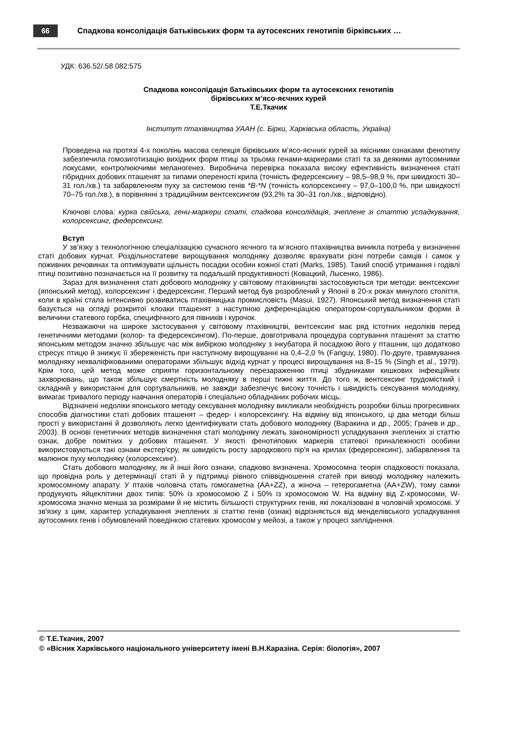66
Спадкова консолідація батьківських форм та аутосексних генотипів бірківських …
УДК: 636.52/.58.082:575
Спадкова консолідація батьківських форм та аутосексних генотипів
бірківських м’ясо-яєчних курей
Т.Е.Ткачик
Інститут птахівництва УААН (с. Бірки, Харківська область, Україна)
Проведена на протязі 4-х поколінь масова селекція бірківських м’ясо-яєчних курей за якісними ознаками фенотипу забезпечила гомозиготизацію вихідних форм птиці за трьома генами-маркерами статі та за деякими аутосомними локусами, контролюючими меланогенез. Виробнича перевірка показала високу ефективність визначення статі гібридних добових пташенят за типами опереності крила (точність федерсексингу – 98,5–98,9 %, при швидкості 30–31 гол./хв.) та забарвленням пуху за системою генів *B-*N (точність колорсексингу – 97,0–100,0 %, при швидкості 70–75 гол./хв.), в порівнянні з традиційним вентсексингом (93,2% та 30–31 гол./хв., відповідно).
Ключові слова: курка свійська, гени-маркери статі, спадкова консолідація, зчеплене зі статтю успадкування, колорсексинг, федерсексинг.
Вступ
У зв’язку з технологічною спеціалізацією сучасного яєчного та м’ясного птахівництва виникла потреба у визначенні статі добових курчат. Роздільностатеве вирощування молодняку дозволяє врахувати різні потреби самців і самок у поживних речовинах та оптимізувати щільність посадки особин кожної статі (Marks, 1985). Такий спосіб утримання і годівлі птиці позитивно позначається на її розвитку та подальшій продуктивності (Ковацкий, Лысенко, 1986).
Зараз для визначення статі добового молодняку у світовому птахівництві застосовуються три методи: вентсексинг (японський метод), колорсексинг і федерсексинг. Перший метод був розроблений у Японії в 20-х роках минулого століття, коли в країні стала інтенсивно розвиватись птахівницька промисловість (Masui, 1927). Японський метод визначення статі базується на огляді розкритої клоаки пташенят з наступною диференціацією оператором-сортувальником форми й величини статевого горбка, специфічного для півників і курочок.
Незважаючи на широке застосування у світовому птахівництві, вентсексинг має ряд істотних недоліків перед генетичними методами (колор- та федерсексингом). По-перше, довготривала процедура сортування пташенят за статтю японським методом значно збільшує час між вибіркою молодняку з інкубатора й посадкою його у пташник, що додатково стресує птицю й знижує її збереженість при наступному вирощуванні на 0,4–2,0 % (Fanguy, 1980). По-друге, травмування молодняку некваліфікованими операторами збільшує відхід курчат у процесі вирощування на 8–15 % (Singh et al., 1979). Крім того, цей метод може сприяти горизонтальному перезараженню птиці збудниками кишкових інфекційних захворювань, що також збільшує смертність молодняку в перші тижні життя. До того ж, вентсексинг трудомісткий і складний у використанні для сортувальників, не завжди забезпечує високу точність і швидкість сексування молодняку, вимагає тривалого періоду навчання операторів і спеціально обладнаних робочих місць.
Відзначені недоліки японського методу сексування молодняку викликали необхідність розробки більш прогресивних способів діагностики статі добових пташенят – федер- і колорсексингу. На відміну від японського, ці два методи більш прості у використанні й дозволяють легко ідентифікувати стать добового молодняку (Варакина и др., 2005; Грачев и др., 2003). В основі генетичних методів визначення статі молодняку лежать закономірності успадкування зчеплених зі статтю ознак, добре помітних у добових пташенят. У якості фенотипових маркерів статевої приналежності особини використовуються такі ознаки екстер'єру, як швидкість росту зародкового пір'я на крилах (федерсексинг), забарвлення та малюнок пуху молодняку (колорсексинг).
Стать добового молодняку, як й інші його ознаки, спадково визначена. Хромосомна теорія спадковості показала, що провідна роль у детермінації статі й у підтримці рівного співвідношення статей при виводі молодняку належить хромосомному апарату. У птахів чоловіча стать гомогаметна (AA+ZZ), а жіноча – гетерогаметна (AA+ZW), тому самки продукують яйцеклітини двох типів: 50% із хромосомою Z і 50% із хромосомою W. На відміну від Z-хромосоми, W-хромосома значно менша за розмірами й не містить більшості структурних генів, які локалізовані в чоловічій хромосомі. У зв'язку з цим, характер успадкування зчеплених зі статтю генів (ознак) відрізняється від менделівського успадкування аутосомних генів і обумовлений поведінкою статевих хромосом у мейозі, а також у процесі запліднення.
© Т.Е.Ткачик, 2007
© «Вісник Харківського національного університету імені В.Н.Каразіна. Серія: біологія», 2007